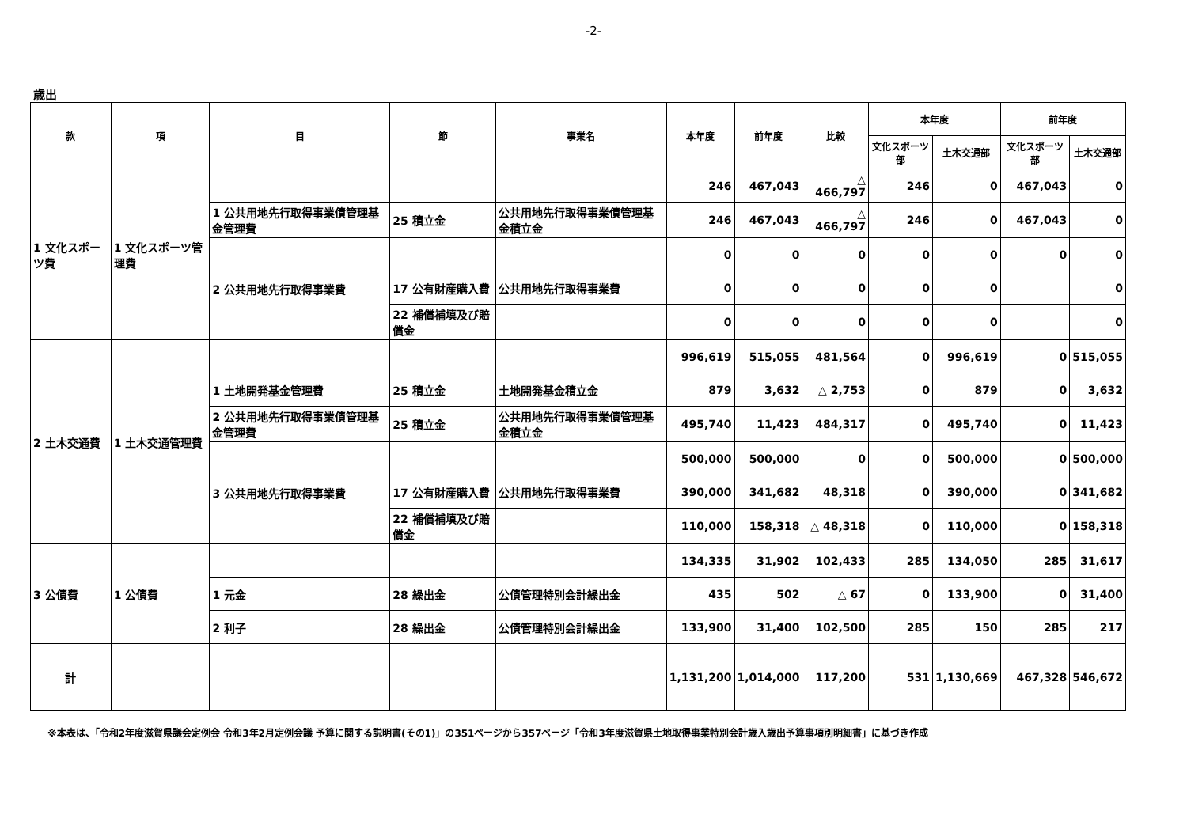-2-
歳出
| 款 | 項 | 目 | 節 | 事業名 | 本年度 | 前年度 | 比較 | 本年度 | | 前年度 | |
| --- | --- | --- | --- | --- | --- | --- | --- | --- | --- | --- | --- |
| | | | | | | | | 文化スポーツ部 | 土木交通部 | 文化スポーツ部 | 土木交通部 |
| 1 文化スポーツ費 | 1 文化スポーツ管理費 | | | | 246 | 467,043 | △ 466,797 | 246 | 0 | 467,043 | 0 |
| | | 1 公共用地先行取得事業債管理基金管理費 | 25 積立金 | 公共用地先行取得事業債管理基金積立金 | 246 | 467,043 | △ 466,797 | 246 | 0 | 467,043 | 0 |
| | | 2 公共用地先行取得事業費 | | | 0 | 0 | 0 | 0 | 0 | 0 | 0 |
| | | | 17 公有財産購入費 | 公共用地先行取得事業費 | 0 | 0 | 0 | 0 | 0 | | 0 |
| | | | 22 補償補填及び賠償金 | | 0 | 0 | 0 | 0 | 0 | | 0 |
| 2 土木交通費 | 1 土木交通管理費 | | | | 996,619 | 515,055 | 481,564 | 0 | 996,619 | 0 | 515,055 |
| | | 1 土地開発基金管理費 | 25 積立金 | 土地開発基金積立金 | 879 | 3,632 | △ 2,753 | 0 | 879 | 0 | 3,632 |
| | | 2 公共用地先行取得事業債管理基金管理費 | 25 積立金 | 公共用地先行取得事業債管理基金積立金 | 495,740 | 11,423 | 484,317 | 0 | 495,740 | 0 | 11,423 |
| | | 3 公共用地先行取得事業費 | | | 500,000 | 500,000 | 0 | 0 | 500,000 | 0 | 500,000 |
| | | | 17 公有財産購入費 | 公共用地先行取得事業費 | 390,000 | 341,682 | 48,318 | 0 | 390,000 | 0 | 341,682 |
| | | | 22 補償補填及び賠償金 | | 110,000 | 158,318 | △ 48,318 | 0 | 110,000 | 0 | 158,318 |
| 3 公債費 | 1 公債費 | | | | 134,335 | 31,902 | 102,433 | 285 | 134,050 | 285 | 31,617 |
| | | 1 元金 | 28 繰出金 | 公債管理特別会計繰出金 | 435 | 502 | △ 67 | 0 | 133,900 | 0 | 31,400 |
| | | 2 利子 | 28 繰出金 | 公債管理特別会計繰出金 | 133,900 | 31,400 | 102,500 | 285 | 150 | 285 | 217 |
| 計 | | | | | 1,131,200 | 1,014,000 | 117,200 | 531 | 1,130,669 | 467,328 | 546,672 |
※本表は、「令和2年度滋賀県議会定例会 令和3年2月定例会議 予算に関する説明書(その1)」の351ページから357ページ「令和3年度滋賀県土地取得事業特別会計歳入歳出予算事項別明細書」に基づき作成